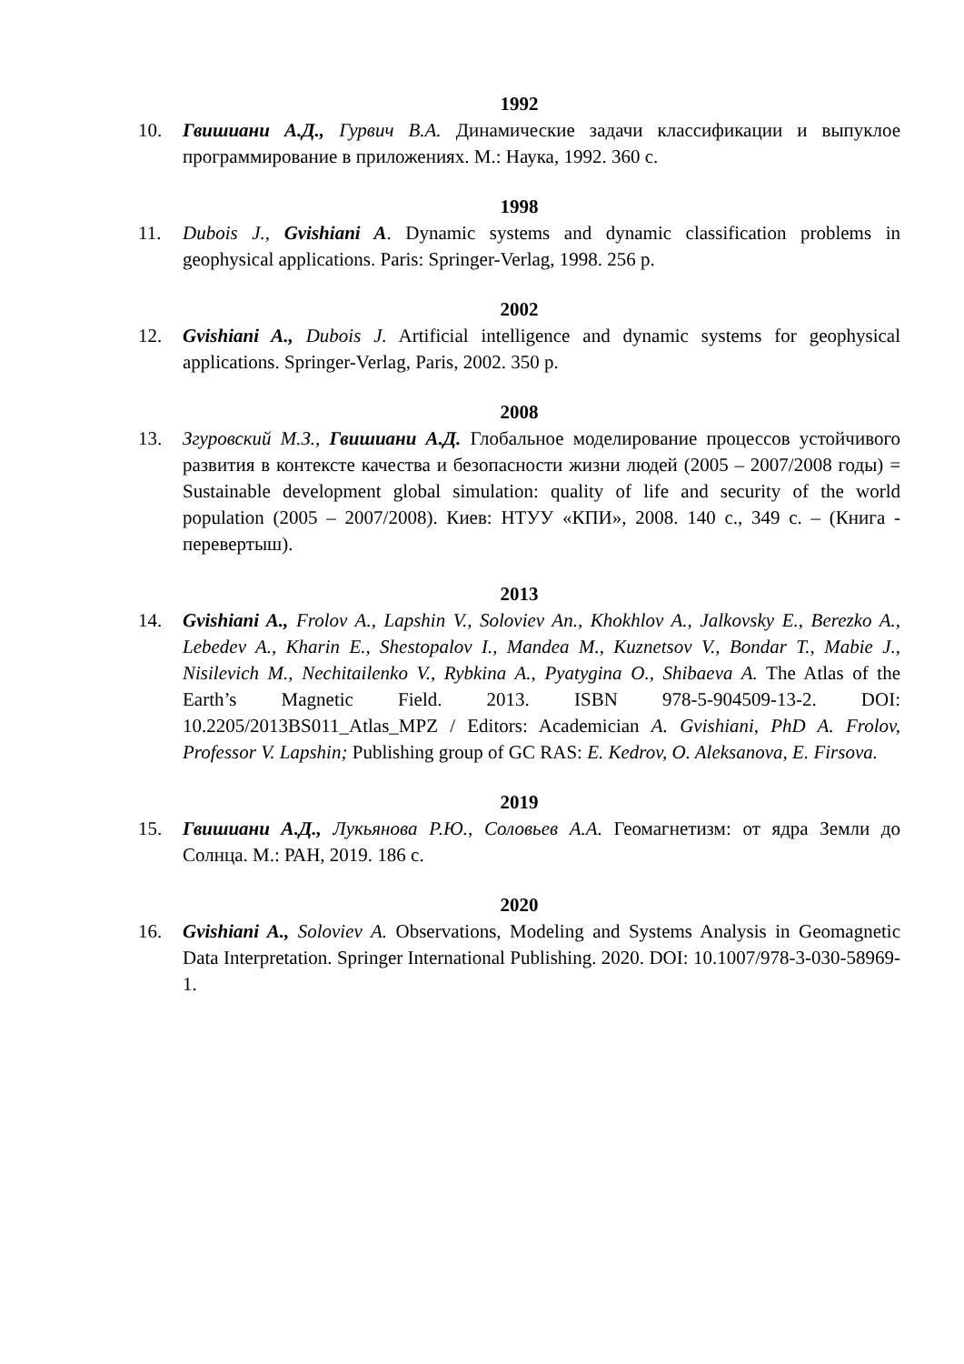1992
10. Гвишиани А.Д., Гурвич В.А. Динамические задачи классификации и выпуклое программирование в приложениях. М.: Наука, 1992. 360 с.
1998
11. Dubois J., Gvishiani A. Dynamic systems and dynamic classification problems in geophysical applications. Paris: Springer-Verlag, 1998. 256 p.
2002
12. Gvishiani A., Dubois J. Artificial intelligence and dynamic systems for geophysical applications. Springer-Verlag, Paris, 2002. 350 p.
2008
13. Згуровский М.З., Гвишиани А.Д. Глобальное моделирование процессов устойчивого развития в контексте качества и безопасности жизни людей (2005 – 2007/2008 годы) = Sustainable development global simulation: quality of life and security of the world population (2005 – 2007/2008). Киев: НТУУ «КПИ», 2008. 140 с., 349 с. – (Книга - перевертыш).
2013
14. Gvishiani A., Frolov A., Lapshin V., Soloviev An., Khokhlov A., Jalkovsky E., Berezko A., Lebedev A., Kharin E., Shestopalov I., Mandea M., Kuznetsov V., Bondar T., Mabie J., Nisilevich M., Nechitailenko V., Rybkina A., Pyatygina O., Shibaeva A. The Atlas of the Earth’s Magnetic Field. 2013. ISBN 978-5-904509-13-2. DOI: 10.2205/2013BS011_Atlas_MPZ / Editors: Academician A. Gvishiani, PhD A. Frolov, Professor V. Lapshin; Publishing group of GC RAS: E. Kedrov, O. Aleksanova, E. Firsova.
2019
15. Гвишиани А.Д., Лукьянова Р.Ю., Соловьев А.А. Геомагнетизм: от ядра Земли до Солнца. М.: РАН, 2019. 186 с.
2020
16. Gvishiani A., Soloviev A. Observations, Modeling and Systems Analysis in Geomagnetic Data Interpretation. Springer International Publishing. 2020. DOI: 10.1007/978-3-030-58969-1.